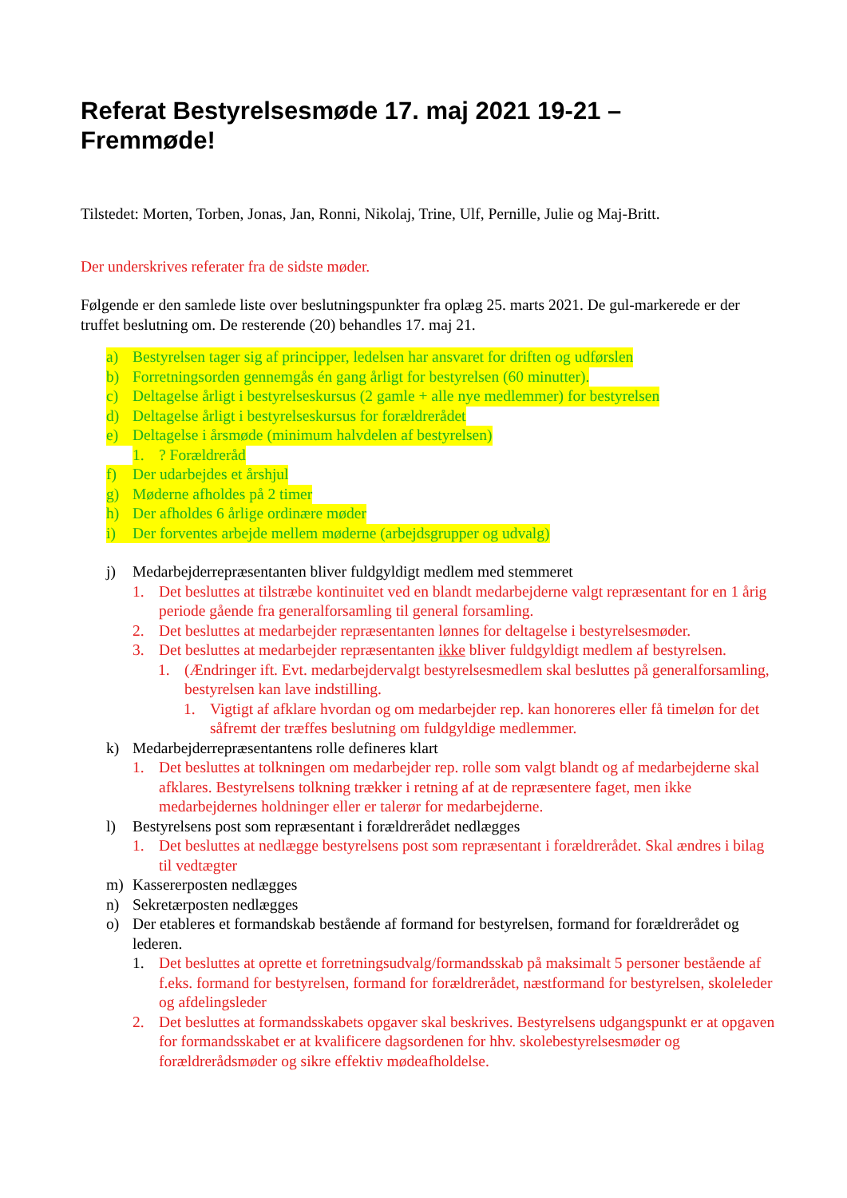Referat Bestyrelsesmøde 17. maj 2021 19-21 –
Fremmøde!
Tilstedet: Morten, Torben, Jonas, Jan, Ronni, Nikolaj, Trine, Ulf, Pernille, Julie og Maj-Britt.
Der underskrives referater fra de sidste møder.
Følgende er den samlede liste over beslutningspunkter fra oplæg 25. marts 2021. De gul-markerede er der truffet beslutning om. De resterende (20) behandles 17. maj 21.
a) Bestyrelsen tager sig af principper, ledelsen har ansvaret for driften og udførslen
b) Forretningsorden gennemgås én gang årligt for bestyrelsen (60 minutter).
c) Deltagelse årligt i bestyrelseskursus (2 gamle + alle nye medlemmer) for bestyrelsen
d) Deltagelse årligt i bestyrelseskursus for forældrerådet
e) Deltagelse i årsmøde (minimum halvdelen af bestyrelsen)
1.? Forældreråd
f) Der udarbejdes et årshjul
g) Møderne afholdes på 2 timer
h) Der afholdes 6 årlige ordinære møder
i) Der forventes arbejde mellem møderne (arbejdsgrupper og udvalg)
j) Medarbejderrepræsentanten bliver fuldgyldigt medlem med stemmeret
1. Det besluttes at tilstræbe kontinuitet ved en blandt medarbejderne valgt repræsentant for en 1 årig periode gående fra generalforsamling til general forsamling.
2. Det besluttes at medarbejder repræsentanten lønnes for deltagelse i bestyrelsesmøder.
3. Det besluttes at medarbejder repræsentanten ikke bliver fuldgyldigt medlem af bestyrelsen.
1. (Ændringer ift. Evt. medarbejdervalgt bestyrelsesmedlem skal besluttes på generalforsamling, bestyrelsen kan lave indstilling.
1. Vigtigt af afklare hvordan og om medarbejder rep. kan honoreres eller få timeløn for det såfremt der træffes beslutning om fuldgyldige medlemmer.
k) Medarbejderrepræsentantens rolle defineres klart
1. Det besluttes at tolkningen om medarbejder rep. rolle som valgt blandt og af medarbejderne skal afklares. Bestyrelsens tolkning trækker i retning af at de repræsentere faget, men ikke medarbejdernes holdninger eller er talerør for medarbejderne.
l) Bestyrelsens post som repræsentant i forældrerådet nedlægges
1. Det besluttes at nedlægge bestyrelsens post som repræsentant i forældrerådet. Skal ændres i bilag til vedtægter
m) Kassererposten nedlægges
n) Sekretærposten nedlægges
o) Der etableres et formandskab bestående af formand for bestyrelsen, formand for forældrerådet og lederen.
1. Det besluttes at oprette et forretningsudvalg/formandsskab på maksimalt 5 personer bestående af f.eks. formand for bestyrelsen, formand for forældrerådet, næstformand for bestyrelsen, skoleleder og afdelingsleder
2. Det besluttes at formandsskabets opgaver skal beskrives. Bestyrelsens udgangspunkt er at opgaven for formandsskabet er at kvalificere dagsordenen for hhv. skolebestyrelsesmøder og forældrerådsmøder og sikre effektiv mødeafholdelse.